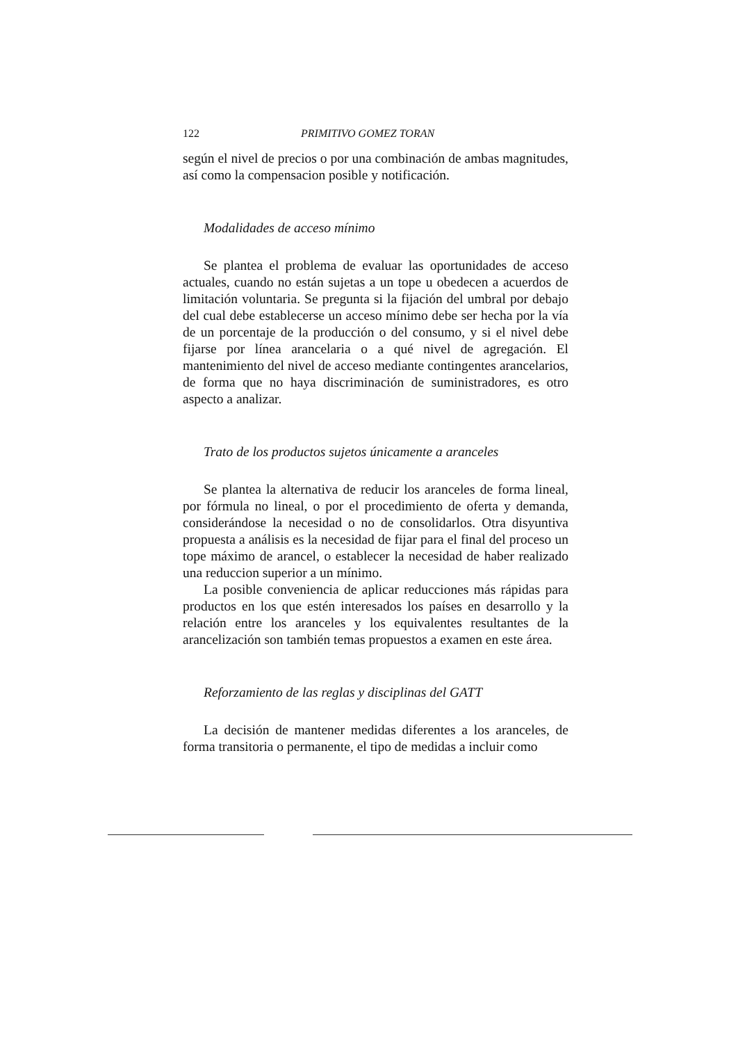122 PRIMITIVO GOMEZ TORAN
según el nivel de precios o por una combinación de ambas magnitudes, así como la compensacion posible y notificación.
Modalidades de acceso mínimo
Se plantea el problema de evaluar las oportunidades de acceso actuales, cuando no están sujetas a un tope u obedecen a acuerdos de limitación voluntaria. Se pregunta si la fijación del umbral por debajo del cual debe establecerse un acceso mínimo debe ser hecha por la vía de un porcentaje de la producción o del consumo, y si el nivel debe fijarse por línea arancelaria o a qué nivel de agregación. El mantenimiento del nivel de acceso mediante contingentes arancelarios, de forma que no haya discriminación de suministradores, es otro aspecto a analizar.
Trato de los productos sujetos únicamente a aranceles
Se plantea la alternativa de reducir los aranceles de forma lineal, por fórmula no lineal, o por el procedimiento de oferta y demanda, considerándose la necesidad o no de consolidarlos. Otra disyuntiva propuesta a análisis es la necesidad de fijar para el final del proceso un tope máximo de arancel, o establecer la necesidad de haber realizado una reduccion superior a un mínimo.
La posible conveniencia de aplicar reducciones más rápidas para productos en los que estén interesados los países en desarrollo y la relación entre los aranceles y los equivalentes resultantes de la arancelización son también temas propuestos a examen en este área.
Reforzamiento de las reglas y disciplinas del GATT
La decisión de mantener medidas diferentes a los aranceles, de forma transitoria o permanente, el tipo de medidas a incluir como